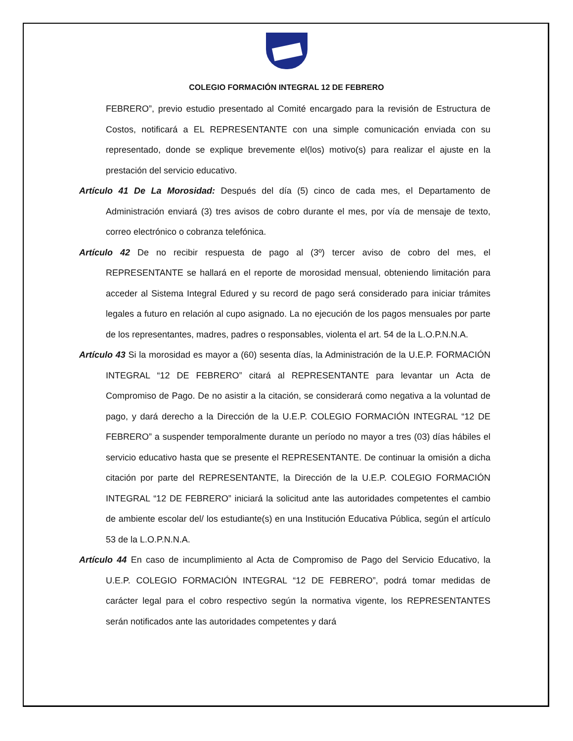COLEGIO FORMACIÓN INTEGRAL 12 DE FEBRERO
FEBRERO”, previo estudio presentado al Comité encargado para la revisión de Estructura de Costos, notificará a EL REPRESENTANTE con una simple comunicación enviada con su representado, donde se explique brevemente el(los) motivo(s) para realizar el ajuste en la prestación del servicio educativo.
Artículo 41 De La Morosidad: Después del día (5) cinco de cada mes, el Departamento de Administración enviará (3) tres avisos de cobro durante el mes, por vía de mensaje de texto, correo electrónico o cobranza telefónica.
Artículo 42 De no recibir respuesta de pago al (3º) tercer aviso de cobro del mes, el REPRESENTANTE se hallará en el reporte de morosidad mensual, obteniendo limitación para acceder al Sistema Integral Edured y su record de pago será considerado para iniciar trámites legales a futuro en relación al cupo asignado. La no ejecución de los pagos mensuales por parte de los representantes, madres, padres o responsables, violenta el art. 54 de la L.O.P.N.N.A.
Artículo 43 Si la morosidad es mayor a (60) sesenta días, la Administración de la U.E.P. FORMACIÓN INTEGRAL “12 DE FEBRERO” citará al REPRESENTANTE para levantar un Acta de Compromiso de Pago. De no asistir a la citación, se considerará como negativa a la voluntad de pago, y dará derecho a la Dirección de la U.E.P. COLEGIO FORMACIÓN INTEGRAL “12 DE FEBRERO” a suspender temporalmente durante un período no mayor a tres (03) días hábiles el servicio educativo hasta que se presente el REPRESENTANTE. De continuar la omisión a dicha citación por parte del REPRESENTANTE, la Dirección de la U.E.P. COLEGIO FORMACIÓN INTEGRAL “12 DE FEBRERO” iniciará la solicitud ante las autoridades competentes el cambio de ambiente escolar del/ los estudiante(s) en una Institución Educativa Pública, según el artículo 53 de la L.O.P.N.N.A.
Artículo 44 En caso de incumplimiento al Acta de Compromiso de Pago del Servicio Educativo, la U.E.P. COLEGIO FORMACIÓN INTEGRAL “12 DE FEBRERO”, podrá tomar medidas de carácter legal para el cobro respectivo según la normativa vigente, los REPRESENTANTES serán notificados ante las autoridades competentes y dará